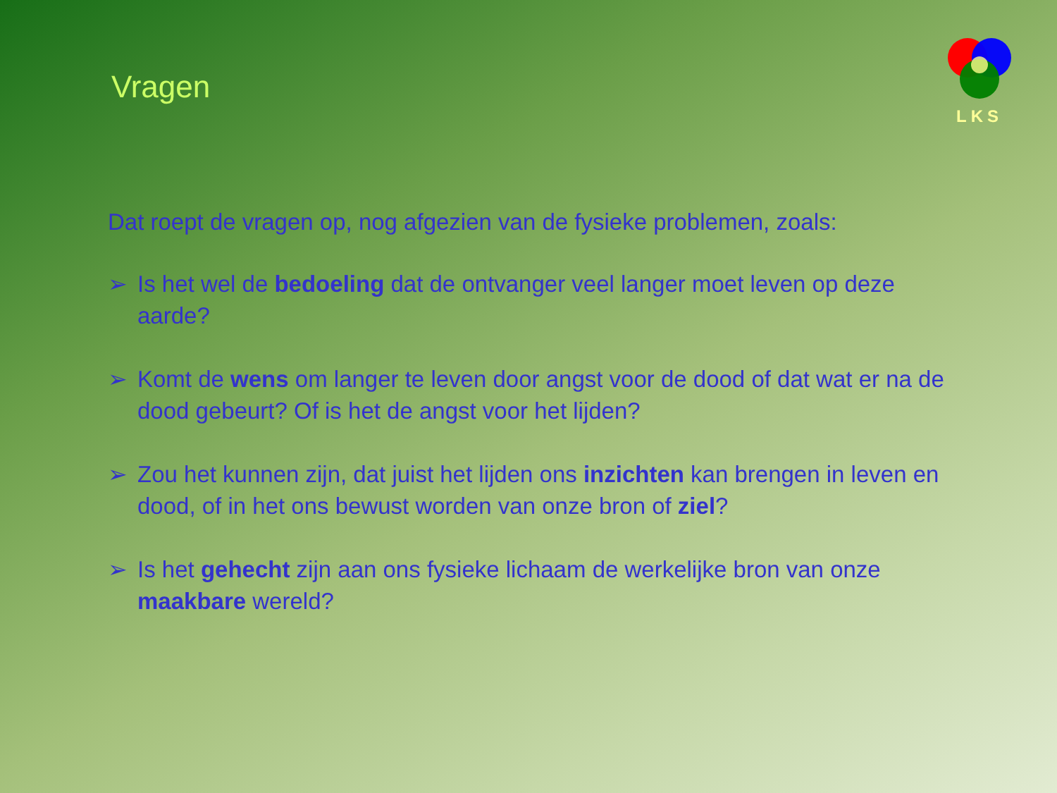Vragen
LKS
Dat roept de vragen op, nog afgezien van de fysieke problemen, zoals:
➢ Is het wel de bedoeling dat de ontvanger veel langer moet leven op deze aarde?
➢ Komt de wens om langer te leven door angst voor de dood of dat wat er na de dood gebeurt? Of is het de angst voor het lijden?
➢ Zou het kunnen zijn, dat juist het lijden ons inzichten kan brengen in leven en dood, of in het ons bewust worden van onze bron of ziel?
➢ Is het gehecht zijn aan ons fysieke lichaam de werkelijke bron van onze maakbare wereld?